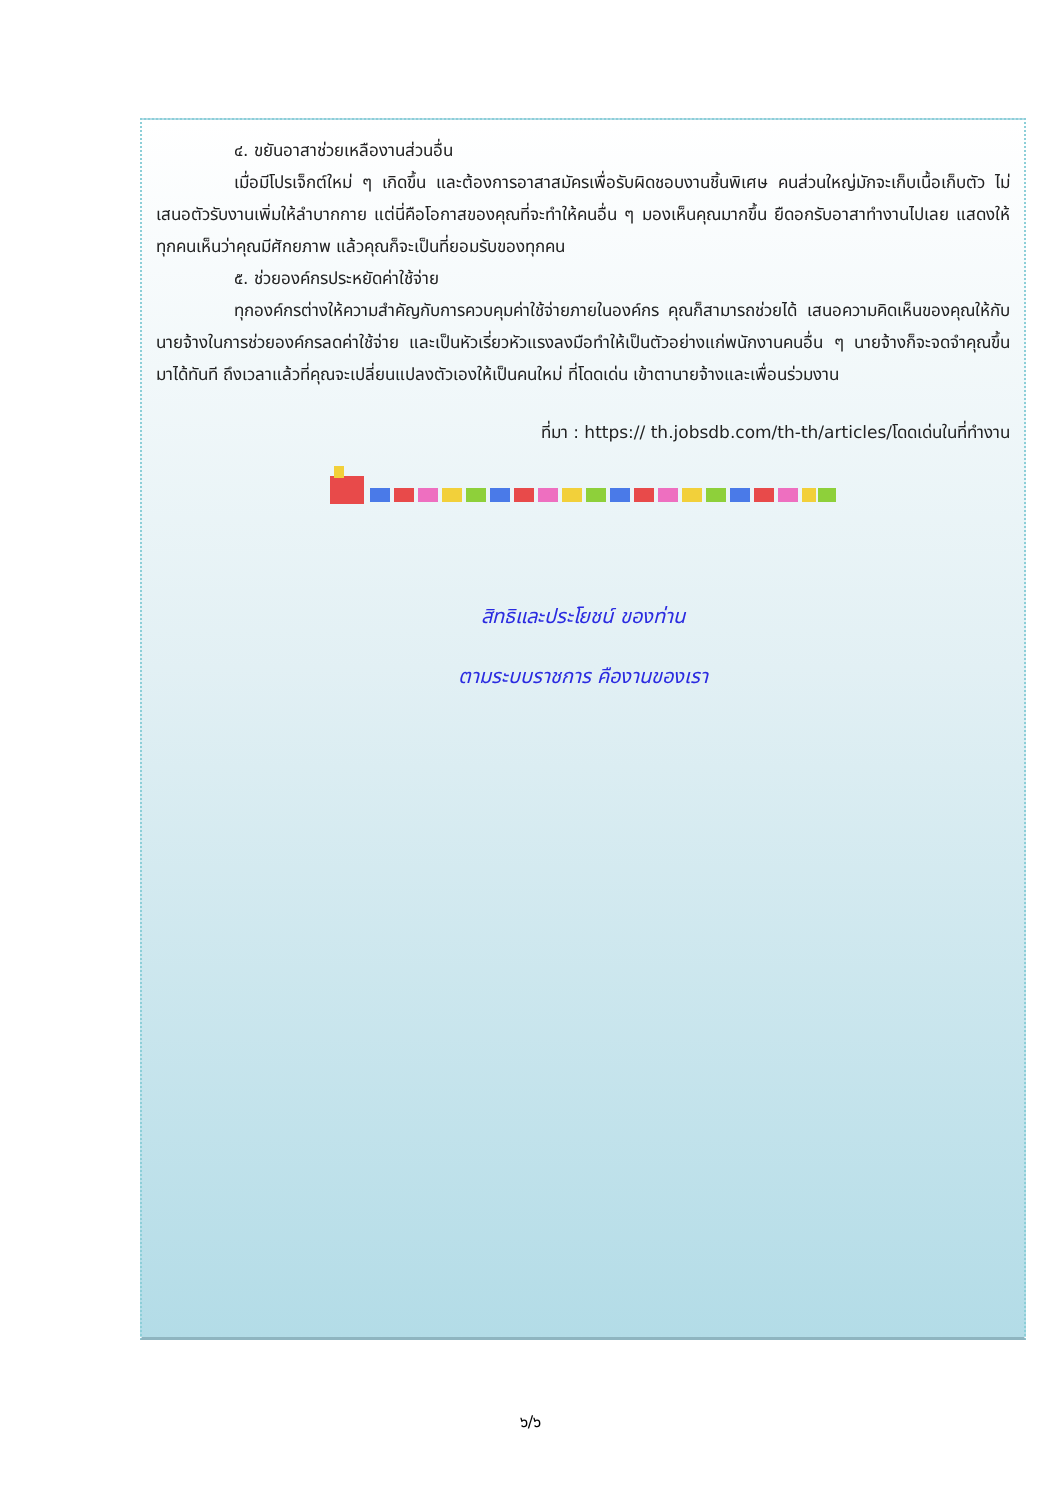๔. ขยันอาสาช่วยเหลืองานส่วนอื่น
เมื่อมีโปรเจ็กต์ใหม่ ๆ เกิดขึ้น และต้องการอาสาสมัครเพื่อรับผิดชอบงานชิ้นพิเศษ คนส่วนใหญ่มักจะเก็บเนื้อเก็บตัว ไม่เสนอตัวรับงานเพิ่มให้ลำบากกาย แต่นี่คือโอกาสของคุณที่จะทำให้คนอื่น ๆ มองเห็นคุณมากขึ้น ยืดอกรับอาสาทำงานไปเลย แสดงให้ทุกคนเห็นว่าคุณมีศักยภาพ แล้วคุณก็จะเป็นที่ยอมรับของทุกคน
๕. ช่วยองค์กรประหยัดค่าใช้จ่าย
ทุกองค์กรต่างให้ความสำคัญกับการควบคุมค่าใช้จ่ายภายในองค์กร คุณก็สามารถช่วยได้ เสนอความคิดเห็นของคุณให้กับนายจ้างในการช่วยองค์กรลดค่าใช้จ่าย และเป็นหัวเรี่ยวหัวแรงลงมือทำให้เป็นตัวอย่างแก่พนักงานคนอื่น ๆ นายจ้างก็จะจดจำคุณขึ้นมาได้ทันที ถึงเวลาแล้วที่คุณจะเปลี่ยนแปลงตัวเองให้เป็นคนใหม่ ที่โดดเด่น เข้าตานายจ้างและเพื่อนร่วมงาน
ที่มา : https:// th.jobsdb.com/th-th/articles/โดดเด่นในที่ทำงาน
สิทธิและประโยชน์ ของท่าน
ตามระบบราชการ คืองานของเรา
๖/๖